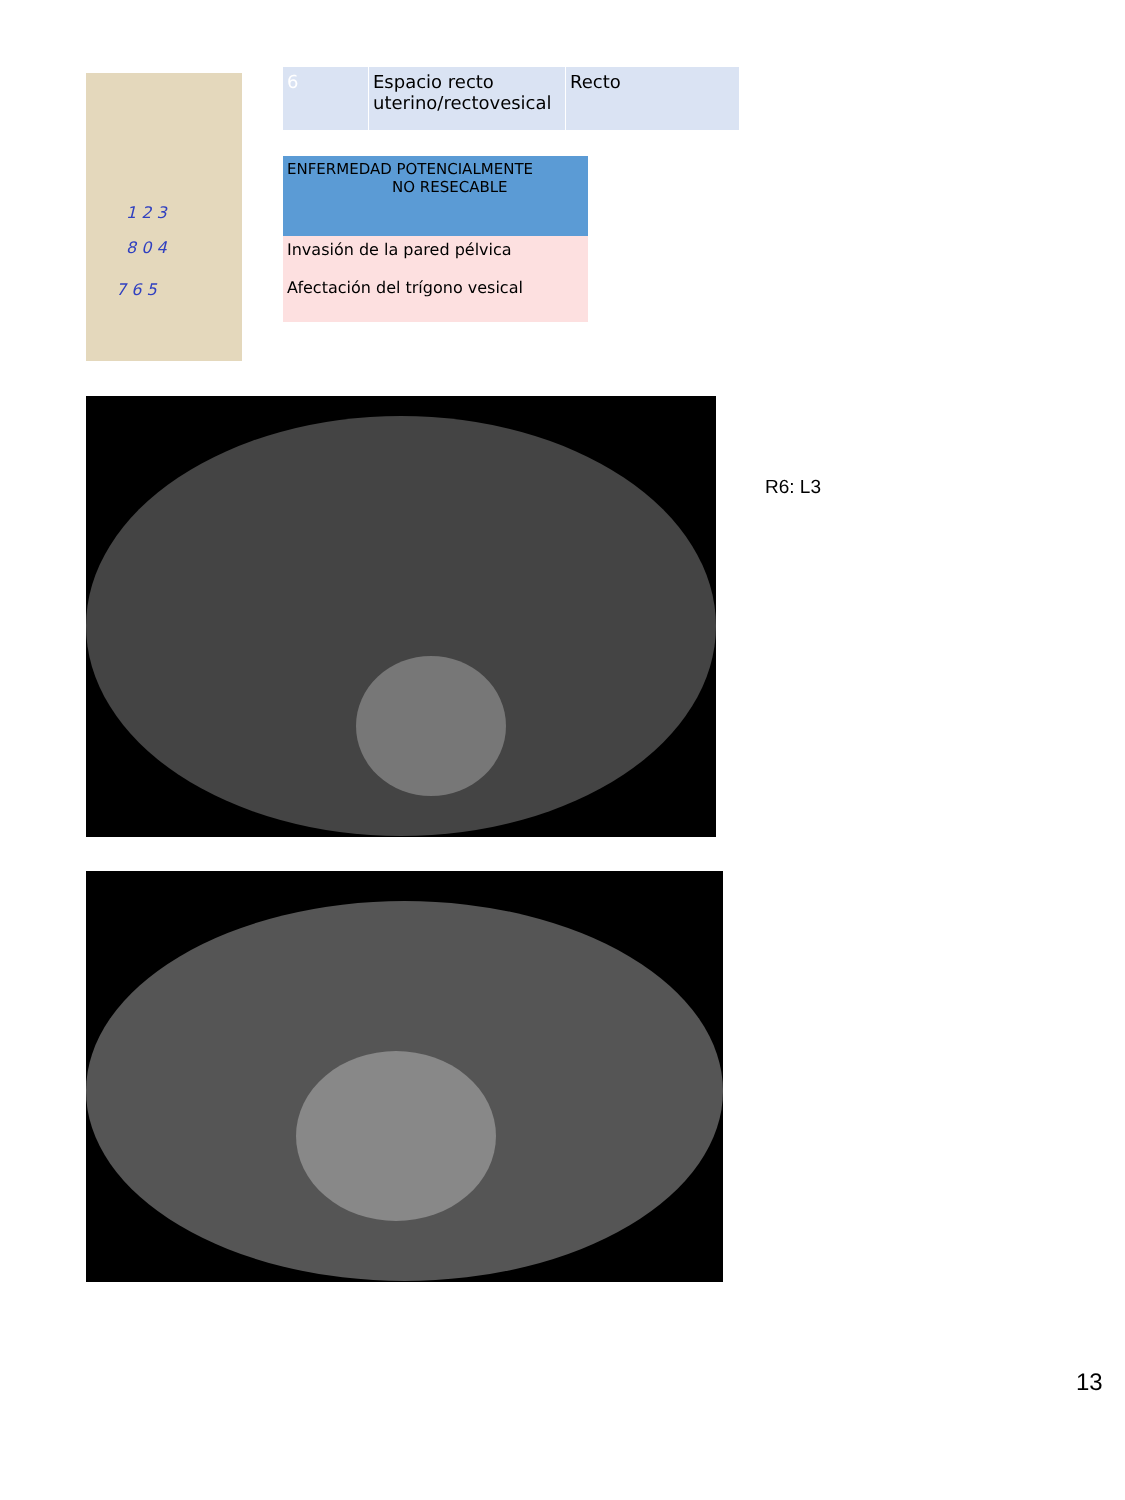1 2 3
8 0 4
7 6 5
| 6 | Espacio recto uterino/rectovesical | Recto |
ENFERMEDAD POTENCIALMENTE
NO RESECABLE
Invasión de la pared pélvica
Afectación del trígono vesical
R6: L3
13